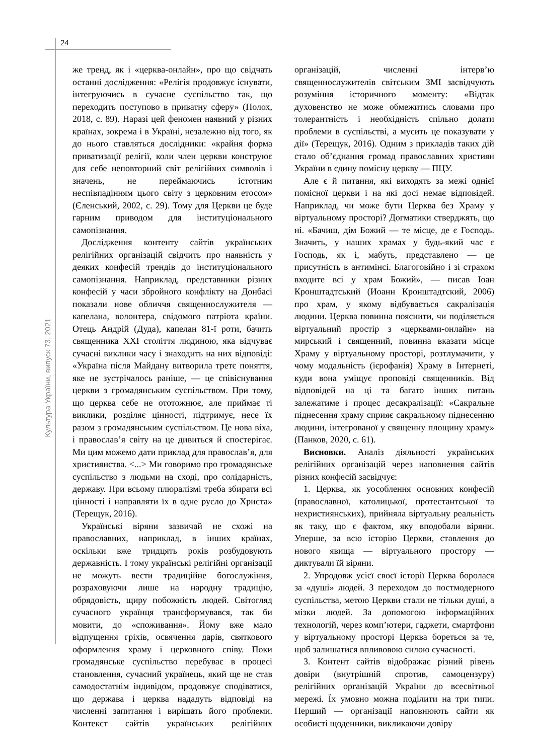24
Культура України, випуск 73, 2021
же тренд, як і «церква-онлайн», про що свідчать останні дослідження: «Релігія продовжує існувати, інтегруючись в сучасне суспільство так, що переходить поступово в приватну сферу» (Полох, 2018, с. 89). Наразі цей феномен наявний у різних країнах, зокрема і в Україні, незалежно від того, як до нього ставляться дослідники: «крайня форма приватизації релігії, коли член церкви конструює для себе неповторний світ релігійних символів і значень, не переймаючись істотним неспівпадінням цього світу з церковним етосом» (Єленський, 2002, с. 29). Тому для Церкви це буде гарним приводом для інституціонального самопізнання.
Дослідження контенту сайтів українських релігійних організацій свідчить про наявність у деяких конфесій трендів до інституціонального самопізнання. Наприклад, представники різних конфесій у часи збройного конфлікту на Донбасі показали нове обличчя священнослужителя — капелана, волонтера, свідомого патріота країни. Отець Андрій (Дуда), капелан 81-ї роти, бачить священника XXI століття людиною, яка відчуває сучасні виклики часу і знаходить на них відповіді: «Україна після Майдану витворила третє поняття, яке не зустрічалось раніше, — це співіснування церкви з громадянським суспільством. При тому, що церква себе не ототожнює, але приймає ті виклики, розділяє цінності, підтримує, несе їх разом з громадянським суспільством. Це нова віха, і православ’я світу на це дивиться й спостерігає. Ми цим можемо дати приклад для православ’я, для християнства. <...> Ми говоримо про громадянське суспільство з людьми на сході, про солідарність, державу. При всьому плюралізмі треба збирати всі цінності і направляти їх в одне русло до Христа» (Терещук, 2016).
Українські віряни зазвичай не схожі на православних, наприклад, в інших країнах, оскільки вже тридцять років розбудовують державність. І тому українські релігійні організації не можуть вести традиційне богослужіння, розраховуючи лише на народну традицію, обрядовість, щиру побожність людей. Світогляд сучасного українця трансформувався, так би мовити, до «споживання». Йому вже мало відпущення гріхів, освячення дарів, святкового оформлення храму і церковного співу. Поки громадянське суспільство перебуває в процесі становлення, сучасний українець, який ще не став самодостатнім індивідом, продовжує сподіватися, що держава і церква нададуть відповіді на численні запитання і вирішать його проблеми. Контекст сайтів українських релігійних організацій, численні інтерв’ю священнослужителів світським ЗМІ засвідчують розуміння історичного моменту: «Відтак духовенство не може обмежитись словами про толерантність і необхідність спільно долати проблеми в суспільстві, а мусить це показувати у дії» (Терещук, 2016). Одним з прикладів таких дій стало об’єднання громад православних християн України в єдину помісну церкву — ПЦУ.
Але є й питання, які виходять за межі однієї помісної церкви і на які досі немає відповідей. Наприклад, чи може бути Церква без Храму у віртуальному просторі? Догматики стверджять, що ні. «Бачиш, дім Божий — те місце, де є Господь. Значить, у наших храмах у будь-який час є Господь, як і, мабуть, представлено — це присутність в антимінсі. Благоговійно і зі страхом входите всі у храм Божий», — писав Іоан Кронштадтський (Иоанн Кронштадтский, 2006) про храм, у якому відбувається сакралізація людини. Церква повинна пояснити, чи поділяється віртуальний простір з «церквами-онлайн» на мирський і священний, повинна вказати місце Храму у віртуальному просторі, розтлумачити, у чому модальність (ієрофанія) Храму в Інтернеті, куди вона уміщує проповіді священників. Від відповідей на ці та багато інших питань залежатиме і процес десакралізації: «Сакральне піднесення храму сприяє сакральному піднесенню людини, інтегрованої у священну площину храму» (Панков, 2020, с. 61).
Висновки. Аналіз діяльності українських релігійних організацій через наповнення сайтів різних конфесій засвідчує:
1. Церква, як уособлення основних конфесій (православної, католицької, протестантської та нехристиянських), прийняла віртуальну реальність як таку, що є фактом, яку вподобали віряни. Уперше, за всю історію Церкви, ставлення до нового явища — віртуального простору — диктували їй віряни.
2. Упродовж усієї своєї історії Церква боролася за «душі» людей. З переходом до постмодерного суспільства, метою Церкви стали не тільки душі, а мізки людей. За допомогою інформаційних технологій, через комп’ютери, гаджети, смартфони у віртуальному просторі Церква бореться за те, щоб залишатися впливовою силою сучасності.
3. Контент сайтів відображає різний рівень довіри (внутрішній спротив, самоцензуру) релігійних організацій України до всесвітньої мережі. Їх умовно можна поділити на три типи. Перший — організації наповнюють сайти як особисті щоденники, викликаючи довіру